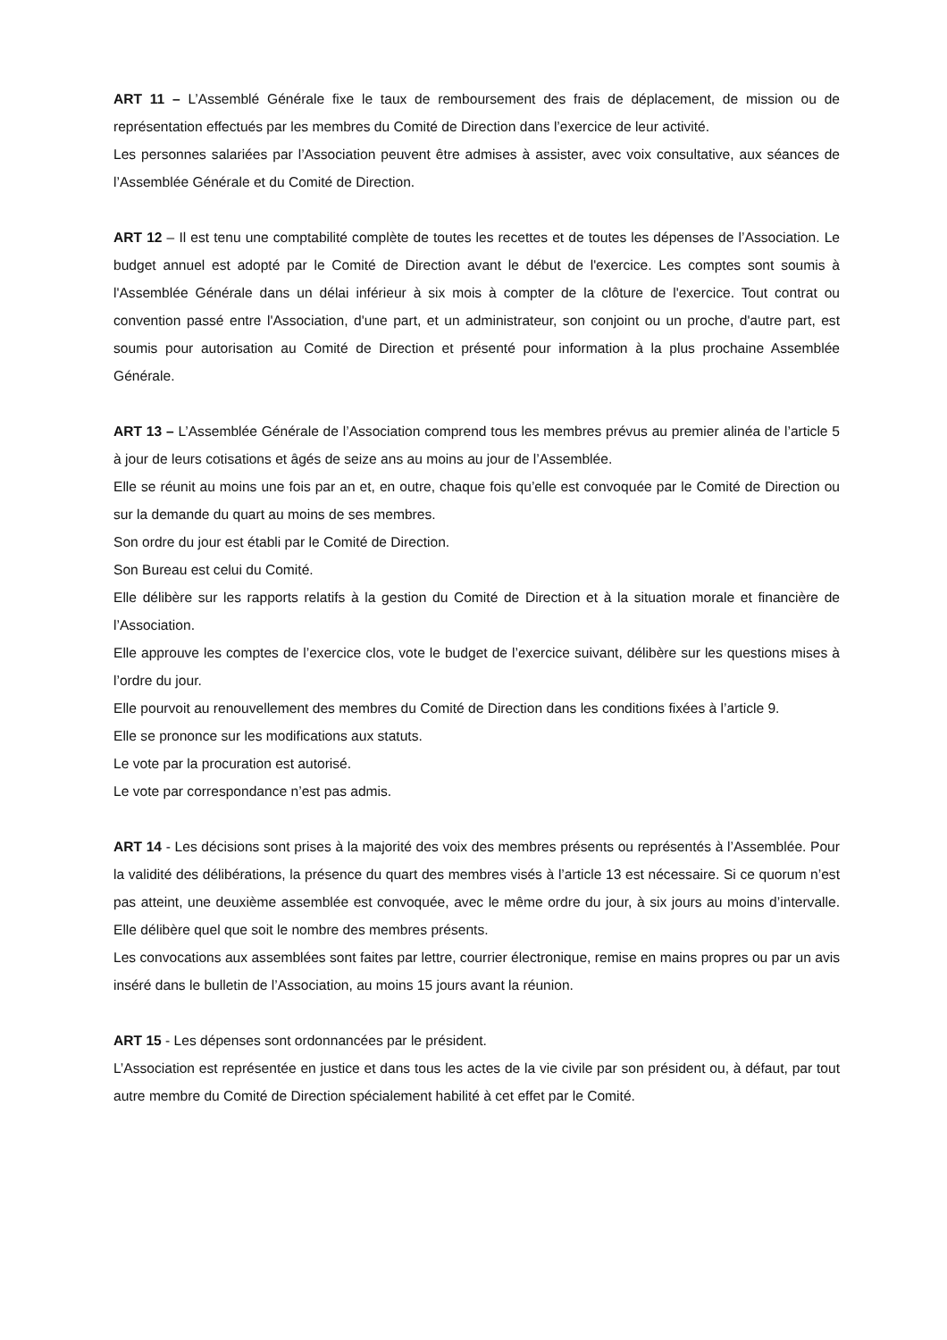ART 11 – L’Assemblé Générale fixe le taux de remboursement des frais de déplacement, de mission ou de représentation effectués par les membres du Comité de Direction dans l’exercice de leur activité.
Les personnes salariées par l’Association peuvent être admises à assister, avec voix consultative, aux séances de l’Assemblée Générale et du Comité de Direction.
ART 12 – Il est tenu une comptabilité complète de toutes les recettes et de toutes les dépenses de l’Association. Le budget annuel est adopté par le Comité de Direction avant le début de l'exercice. Les comptes sont soumis à l'Assemblée Générale dans un délai inférieur à six mois à compter de la clôture de l'exercice. Tout contrat ou convention passé entre l'Association, d'une part, et un administrateur, son conjoint ou un proche, d'autre part, est soumis pour autorisation au Comité de Direction et présenté pour information à la plus prochaine Assemblée Générale.
ART 13 – L’Assemblée Générale de l’Association comprend tous les membres prévus au premier alinéa de l’article 5 à jour de leurs cotisations et âgés de seize ans au moins au jour de l’Assemblée.
Elle se réunit au moins une fois par an et, en outre, chaque fois qu’elle est convoquée par le Comité de Direction ou sur la demande du quart au moins de ses membres.
Son ordre du jour est établi par le Comité de Direction.
Son Bureau est celui du Comité.
Elle délibère sur les rapports relatifs à la gestion du Comité de Direction et à la situation morale et financière de l’Association.
Elle approuve les comptes de l’exercice clos, vote le budget de l’exercice suivant, délibère sur les questions mises à l’ordre du jour.
Elle pourvoit au renouvellement des membres du Comité de Direction dans les conditions fixées à l’article 9.
Elle se prononce sur les modifications aux statuts.
Le vote par la procuration est autorisé.
Le vote par correspondance n’est pas admis.
ART 14 - Les décisions sont prises à la majorité des voix des membres présents ou représentés à l’Assemblée. Pour la validité des délibérations, la présence du quart des membres visés à l’article 13 est nécessaire. Si ce quorum n’est pas atteint, une deuxième assemblée est convoquée, avec le même ordre du jour, à six jours au moins d’intervalle. Elle délibère quel que soit le nombre des membres présents.
Les convocations aux assemblées sont faites par lettre, courrier électronique, remise en mains propres ou par un avis inséré dans le bulletin de l’Association, au moins 15 jours avant la réunion.
ART 15 - Les dépenses sont ordonnancées par le président.
L’Association est représentée en justice et dans tous les actes de la vie civile par son président ou, à défaut, par tout autre membre du Comité de Direction spécialement habilité à cet effet par le Comité.